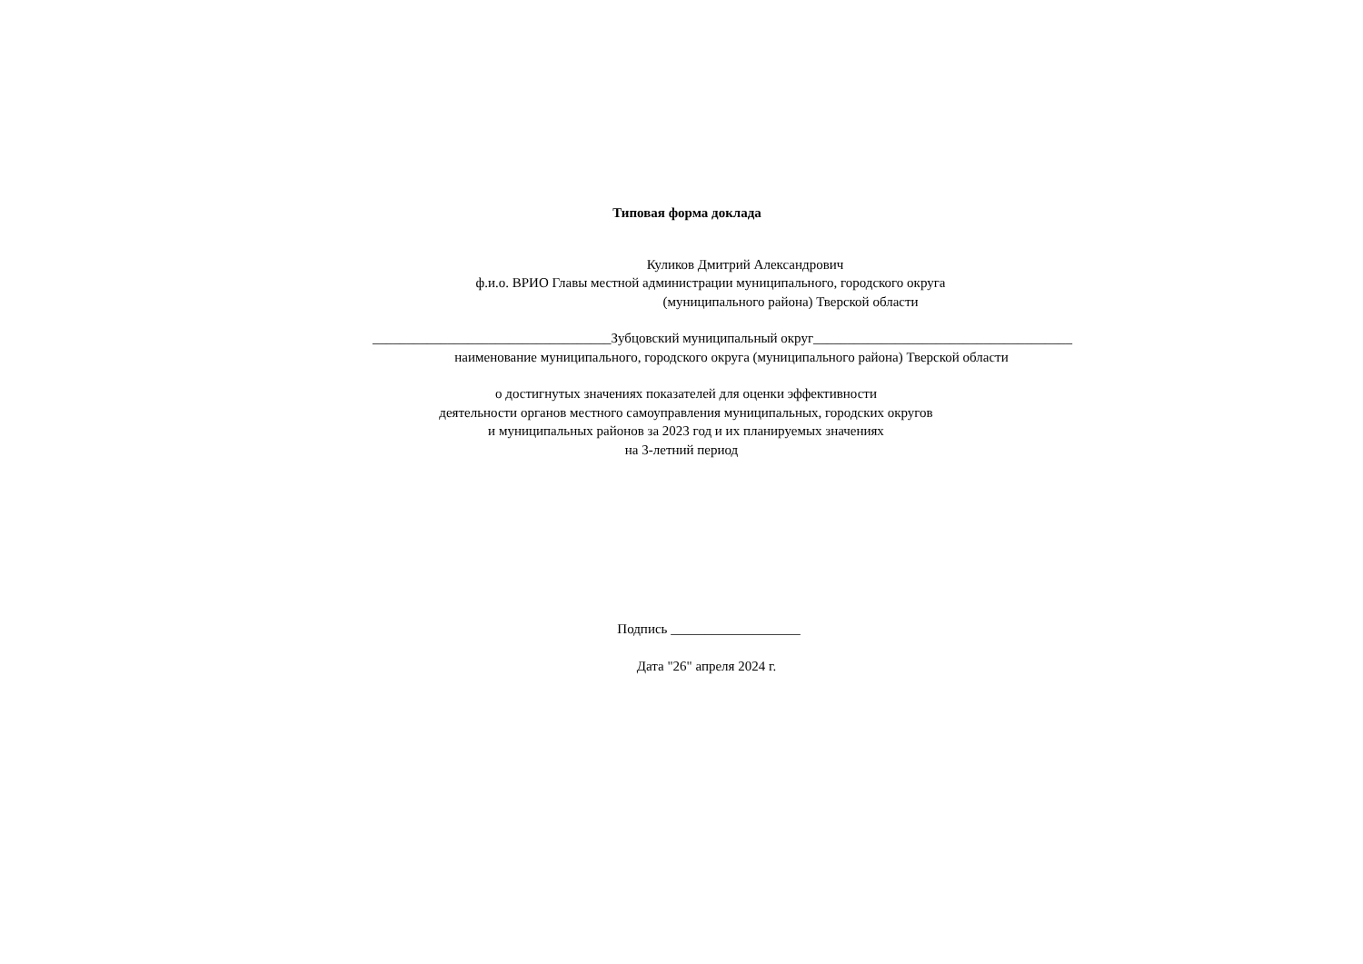Типовая форма доклада
Куликов Дмитрий Александрович
ф.и.о. ВРИО Главы местной администрации муниципального, городского округа
(муниципального района) Тверской области
___________________________________Зубцовский муниципальный округ______________________________________
наименование муниципального, городского округа (муниципального района) Тверской области
о достигнутых значениях показателей для оценки эффективности
деятельности органов местного самоуправления муниципальных, городских округов
и муниципальных районов за 2023 год и их планируемых значениях
на 3-летний период
Подпись ___________________
Дата "26" апреля 2024 г.